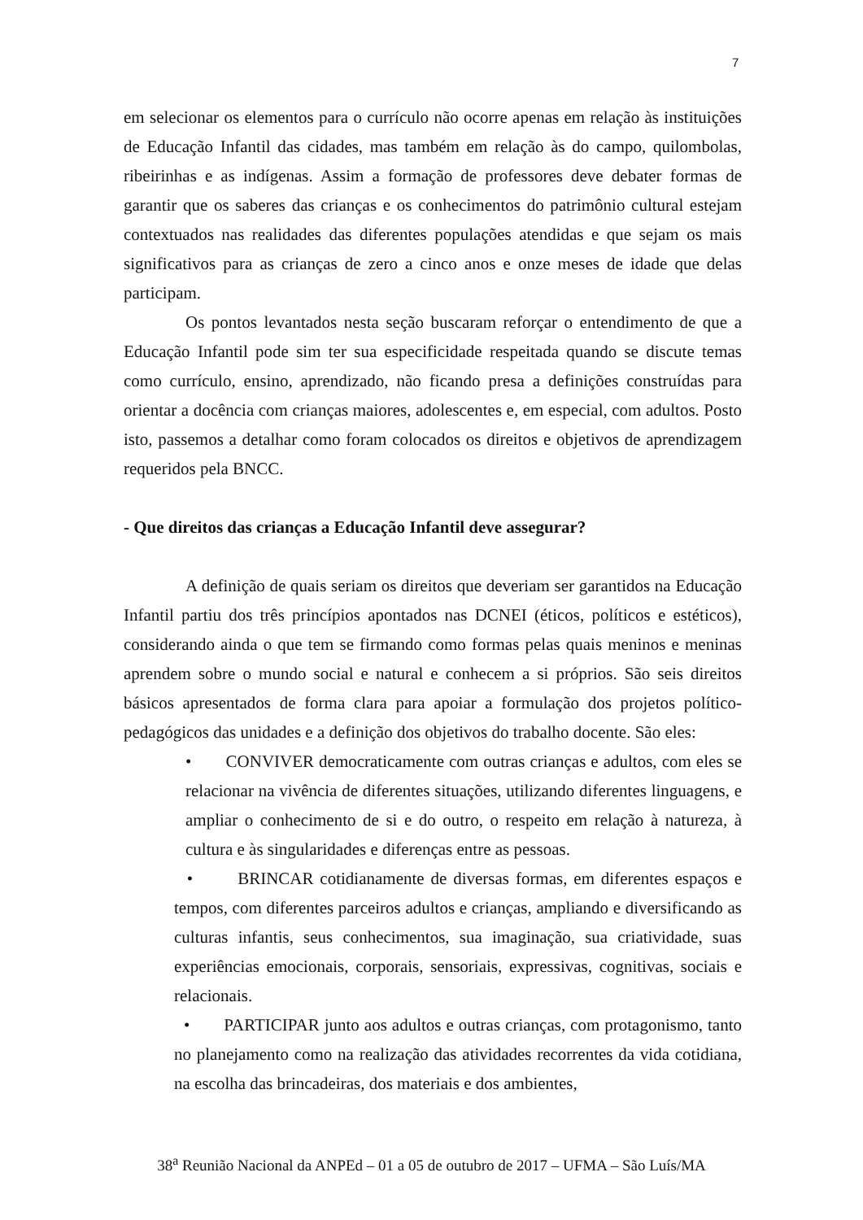7
em selecionar os elementos para o currículo não ocorre apenas em relação às instituições de Educação Infantil das cidades, mas também em relação às do campo, quilombolas, ribeirinhas e as indígenas. Assim a formação de professores deve debater formas de garantir que os saberes das crianças e os conhecimentos do patrimônio cultural estejam contextuados nas realidades das diferentes populações atendidas e que sejam os mais significativos para as crianças de zero a cinco anos e onze meses de idade que delas participam.
Os pontos levantados nesta seção buscaram reforçar o entendimento de que a Educação Infantil pode sim ter sua especificidade respeitada quando se discute temas como currículo, ensino, aprendizado, não ficando presa a definições construídas para orientar a docência com crianças maiores, adolescentes e, em especial, com adultos. Posto isto, passemos a detalhar como foram colocados os direitos e objetivos de aprendizagem requeridos pela BNCC.
- Que direitos das crianças a Educação Infantil deve assegurar?
A definição de quais seriam os direitos que deveriam ser garantidos na Educação Infantil partiu dos três princípios apontados nas DCNEI (éticos, políticos e estéticos), considerando ainda o que tem se firmando como formas pelas quais meninos e meninas aprendem sobre o mundo social e natural e conhecem a si próprios. São seis direitos básicos apresentados de forma clara para apoiar a formulação dos projetos político-pedagógicos das unidades e a definição dos objetivos do trabalho docente. São eles:
• CONVIVER democraticamente com outras crianças e adultos, com eles se relacionar na vivência de diferentes situações, utilizando diferentes linguagens, e ampliar o conhecimento de si e do outro, o respeito em relação à natureza, à cultura e às singularidades e diferenças entre as pessoas.
• BRINCAR cotidianamente de diversas formas, em diferentes espaços e tempos, com diferentes parceiros adultos e crianças, ampliando e diversificando as culturas infantis, seus conhecimentos, sua imaginação, sua criatividade, suas experiências emocionais, corporais, sensoriais, expressivas, cognitivas, sociais e relacionais.
• PARTICIPAR junto aos adultos e outras crianças, com protagonismo, tanto no planejamento como na realização das atividades recorrentes da vida cotidiana, na escolha das brincadeiras, dos materiais e dos ambientes,
38<sup>a</sup> Reunião Nacional da ANPEd – 01 a 05 de outubro de 2017 – UFMA – São Luís/MA